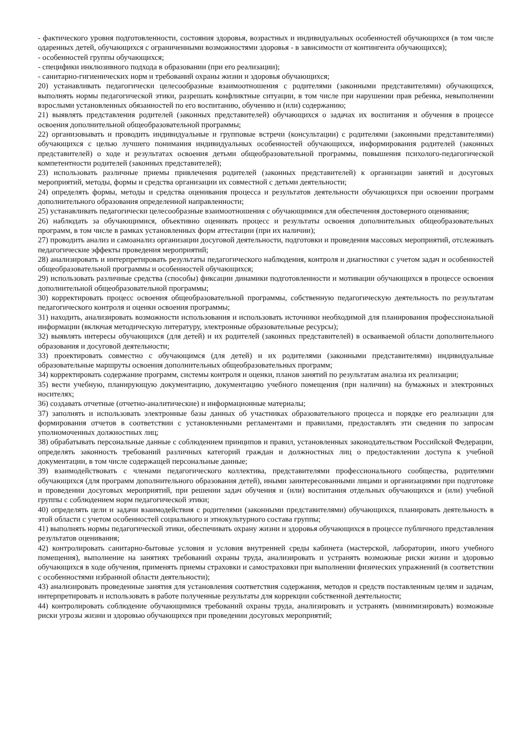- фактического уровня подготовленности, состояния здоровья, возрастных и индивидуальных особенностей обучающихся (в том числе одаренных детей, обучающихся с ограниченными возможностями здоровья - в зависимости от контингента обучающихся);
- особенностей группы обучающихся;
- специфики инклюзивного подхода в образовании (при его реализации);
- санитарно-гигиенических норм и требований охраны жизни и здоровья обучающихся;
20) устанавливать педагогически целесообразные взаимоотношения с родителями (законными представителями) обучающихся, выполнять нормы педагогической этики, разрешать конфликтные ситуации, в том числе при нарушении прав ребенка, невыполнении взрослыми установленных обязанностей по его воспитанию, обучению и (или) содержанию;
21) выявлять представления родителей (законных представителей) обучающихся о задачах их воспитания и обучения в процессе освоения дополнительной общеобразовательной программы;
22) организовывать и проводить индивидуальные и групповые встречи (консультации) с родителями (законными представителями) обучающихся с целью лучшего понимания индивидуальных особенностей обучающихся, информирования родителей (законных представителей) о ходе и результатах освоения детьми общеобразовательной программы, повышения психолого-педагогической компетентности родителей (законных представителей);
23) использовать различные приемы привлечения родителей (законных представителей) к организации занятий и досуговых мероприятий, методы, формы и средства организации их совместной с детьми деятельности;
24) определять формы, методы и средства оценивания процесса и результатов деятельности обучающихся при освоении программ дополнительного образования определенной направленности;
25) устанавливать педагогически целесообразные взаимоотношения с обучающимися для обеспечения достоверного оценивания;
26) наблюдать за обучающимися, объективно оценивать процесс и результаты освоения дополнительных общеобразовательных программ, в том числе в рамках установленных форм аттестации (при их наличии);
27) проводить анализ и самоанализ организации досуговой деятельности, подготовки и проведения массовых мероприятий, отслеживать педагогические эффекты проведения мероприятий;
28) анализировать и интерпретировать результаты педагогического наблюдения, контроля и диагностики с учетом задач и особенностей общеобразовательной программы и особенностей обучающихся;
29) использовать различные средства (способы) фиксации динамики подготовленности и мотивации обучающихся в процессе освоения дополнительной общеобразовательной программы;
30) корректировать процесс освоения общеобразовательной программы, собственную педагогическую деятельность по результатам педагогического контроля и оценки освоения программы;
31) находить, анализировать возможности использования и использовать источники необходимой для планирования профессиональной информации (включая методическую литературу, электронные образовательные ресурсы);
32) выявлять интересы обучающихся (для детей) и их родителей (законных представителей) в осваиваемой области дополнительного образования и досуговой деятельности;
33) проектировать совместно с обучающимся (для детей) и их родителями (законными представителями) индивидуальные образовательные маршруты освоения дополнительных общеобразовательных программ;
34) корректировать содержание программ, системы контроля и оценки, планов занятий по результатам анализа их реализации;
35) вести учебную, планирующую документацию, документацию учебного помещения (при наличии) на бумажных и электронных носителях;
36) создавать отчетные (отчетно-аналитические) и информационные материалы;
37) заполнять и использовать электронные базы данных об участниках образовательного процесса и порядке его реализации для формирования отчетов в соответствии с установленными регламентами и правилами, предоставлять эти сведения по запросам уполномоченных должностных лиц;
38) обрабатывать персональные данные с соблюдением принципов и правил, установленных законодательством Российской Федерации, определять законность требований различных категорий граждан и должностных лиц о предоставлении доступа к учебной документации, в том числе содержащей персональные данные;
39) взаимодействовать с членами педагогического коллектива, представителями профессионального сообщества, родителями обучающихся (для программ дополнительного образования детей), иными заинтересованными лицами и организациями при подготовке и проведении досуговых мероприятий, при решении задач обучения и (или) воспитания отдельных обучающихся и (или) учебной группы с соблюдением норм педагогической этики;
40) определять цели и задачи взаимодействия с родителями (законными представителями) обучающихся, планировать деятельность в этой области с учетом особенностей социального и этнокультурного состава группы;
41) выполнять нормы педагогической этики, обеспечивать охрану жизни и здоровья обучающихся в процессе публичного представления результатов оценивания;
42) контролировать санитарно-бытовые условия и условия внутренней среды кабинета (мастерской, лаборатории, иного учебного помещения), выполнение на занятиях требований охраны труда, анализировать и устранять возможные риски жизни и здоровью обучающихся в ходе обучения, применять приемы страховки и самостраховки при выполнении физических упражнений (в соответствии с особенностями избранной области деятельности);
43) анализировать проведенные занятия для установления соответствия содержания, методов и средств поставленным целям и задачам, интерпретировать и использовать в работе полученные результаты для коррекции собственной деятельности;
44) контролировать соблюдение обучающимися требований охраны труда, анализировать и устранять (минимизировать) возможные риски угрозы жизни и здоровью обучающихся при проведении досуговых мероприятий;